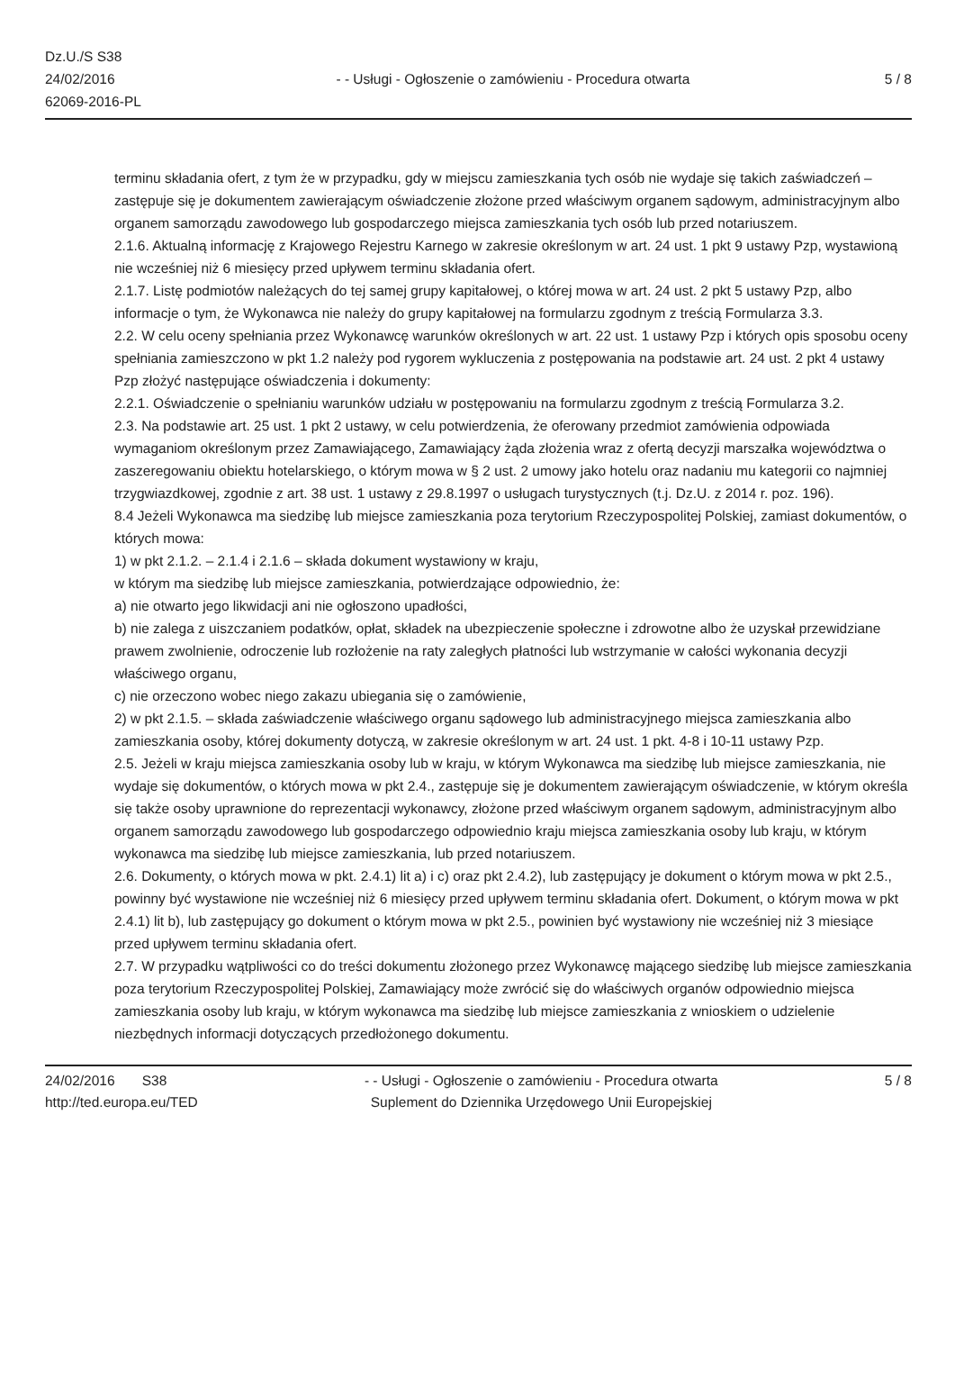Dz.U./S S38
24/02/2016
62069-2016-PL
- - Usługi - Ogłoszenie o zamówieniu - Procedura otwarta
5 / 8
terminu składania ofert, z tym że w przypadku, gdy w miejscu zamieszkania tych osób nie wydaje się takich zaświadczeń – zastępuje się je dokumentem zawierającym oświadczenie złożone przed właściwym organem sądowym, administracyjnym albo organem samorządu zawodowego lub gospodarczego miejsca zamieszkania tych osób lub przed notariuszem.
2.1.6. Aktualną informację z Krajowego Rejestru Karnego w zakresie określonym w art. 24 ust. 1 pkt 9 ustawy Pzp, wystawioną nie wcześniej niż 6 miesięcy przed upływem terminu składania ofert.
2.1.7. Listę podmiotów należących do tej samej grupy kapitałowej, o której mowa w art. 24 ust. 2 pkt 5 ustawy Pzp, albo informacje o tym, że Wykonawca nie należy do grupy kapitałowej na formularzu zgodnym z treścią Formularza 3.3.
2.2. W celu oceny spełniania przez Wykonawcę warunków określonych w art. 22 ust. 1 ustawy Pzp i których opis sposobu oceny spełniania zamieszczono w pkt 1.2 należy pod rygorem wykluczenia z postępowania na podstawie art. 24 ust. 2 pkt 4 ustawy Pzp złożyć następujące oświadczenia i dokumenty:
2.2.1. Oświadczenie o spełnianiu warunków udziału w postępowaniu na formularzu zgodnym z treścią Formularza 3.2.
2.3. Na podstawie art. 25 ust. 1 pkt 2 ustawy, w celu potwierdzenia, że oferowany przedmiot zamówienia odpowiada wymaganiom określonym przez Zamawiającego, Zamawiający żąda złożenia wraz z ofertą decyzji marszałka województwa o zaszeregowaniu obiektu hotelarskiego, o którym mowa w § 2 ust. 2 umowy jako hotelu oraz nadaniu mu kategorii co najmniej trzygwiazdkowej, zgodnie z art. 38 ust. 1 ustawy z 29.8.1997 o usługach turystycznych (t.j. Dz.U. z 2014 r. poz. 196).
8.4 Jeżeli Wykonawca ma siedzibę lub miejsce zamieszkania poza terytorium Rzeczypospolitej Polskiej, zamiast dokumentów, o których mowa:
1) w pkt 2.1.2. – 2.1.4 i 2.1.6 – składa dokument wystawiony w kraju,
w którym ma siedzibę lub miejsce zamieszkania, potwierdzające odpowiednio, że:
a) nie otwarto jego likwidacji ani nie ogłoszono upadłości,
b) nie zalega z uiszczaniem podatków, opłat, składek na ubezpieczenie społeczne i zdrowotne albo że uzyskał przewidziane prawem zwolnienie, odroczenie lub rozłożenie na raty zaległych płatności lub wstrzymanie w całości wykonania decyzji właściwego organu,
c) nie orzeczono wobec niego zakazu ubiegania się o zamówienie,
2) w pkt 2.1.5. – składa zaświadczenie właściwego organu sądowego lub administracyjnego miejsca zamieszkania albo zamieszkania osoby, której dokumenty dotyczą, w zakresie określonym w art. 24 ust. 1 pkt. 4-8 i 10-11 ustawy Pzp.
2.5. Jeżeli w kraju miejsca zamieszkania osoby lub w kraju, w którym Wykonawca ma siedzibę lub miejsce zamieszkania, nie wydaje się dokumentów, o których mowa w pkt 2.4., zastępuje się je dokumentem zawierającym oświadczenie, w którym określa się także osoby uprawnione do reprezentacji wykonawcy, złożone przed właściwym organem sądowym, administracyjnym albo organem samorządu zawodowego lub gospodarczego odpowiednio kraju miejsca zamieszkania osoby lub kraju, w którym wykonawca ma siedzibę lub miejsce zamieszkania, lub przed notariuszem.
2.6. Dokumenty, o których mowa w pkt. 2.4.1) lit a) i c) oraz pkt 2.4.2), lub zastępujący je dokument o którym mowa w pkt 2.5., powinny być wystawione nie wcześniej niż 6 miesięcy przed upływem terminu składania ofert. Dokument, o którym mowa w pkt 2.4.1) lit b), lub zastępujący go dokument o którym mowa w pkt 2.5., powinien być wystawiony nie wcześniej niż 3 miesiące przed upływem terminu składania ofert.
2.7. W przypadku wątpliwości co do treści dokumentu złożonego przez Wykonawcę mającego siedzibę lub miejsce zamieszkania poza terytorium Rzeczypospolitej Polskiej, Zamawiający może zwrócić się do właściwych organów odpowiednio miejsca zamieszkania osoby lub kraju, w którym wykonawca ma siedzibę lub miejsce zamieszkania z wnioskiem o udzielenie niezbędnych informacji dotyczących przedłożonego dokumentu.
24/02/2016 S38
http://ted.europa.eu/TED
- - Usługi - Ogłoszenie o zamówieniu - Procedura otwarta
Suplement do Dziennika Urzędowego Unii Europejskiej
5 / 8